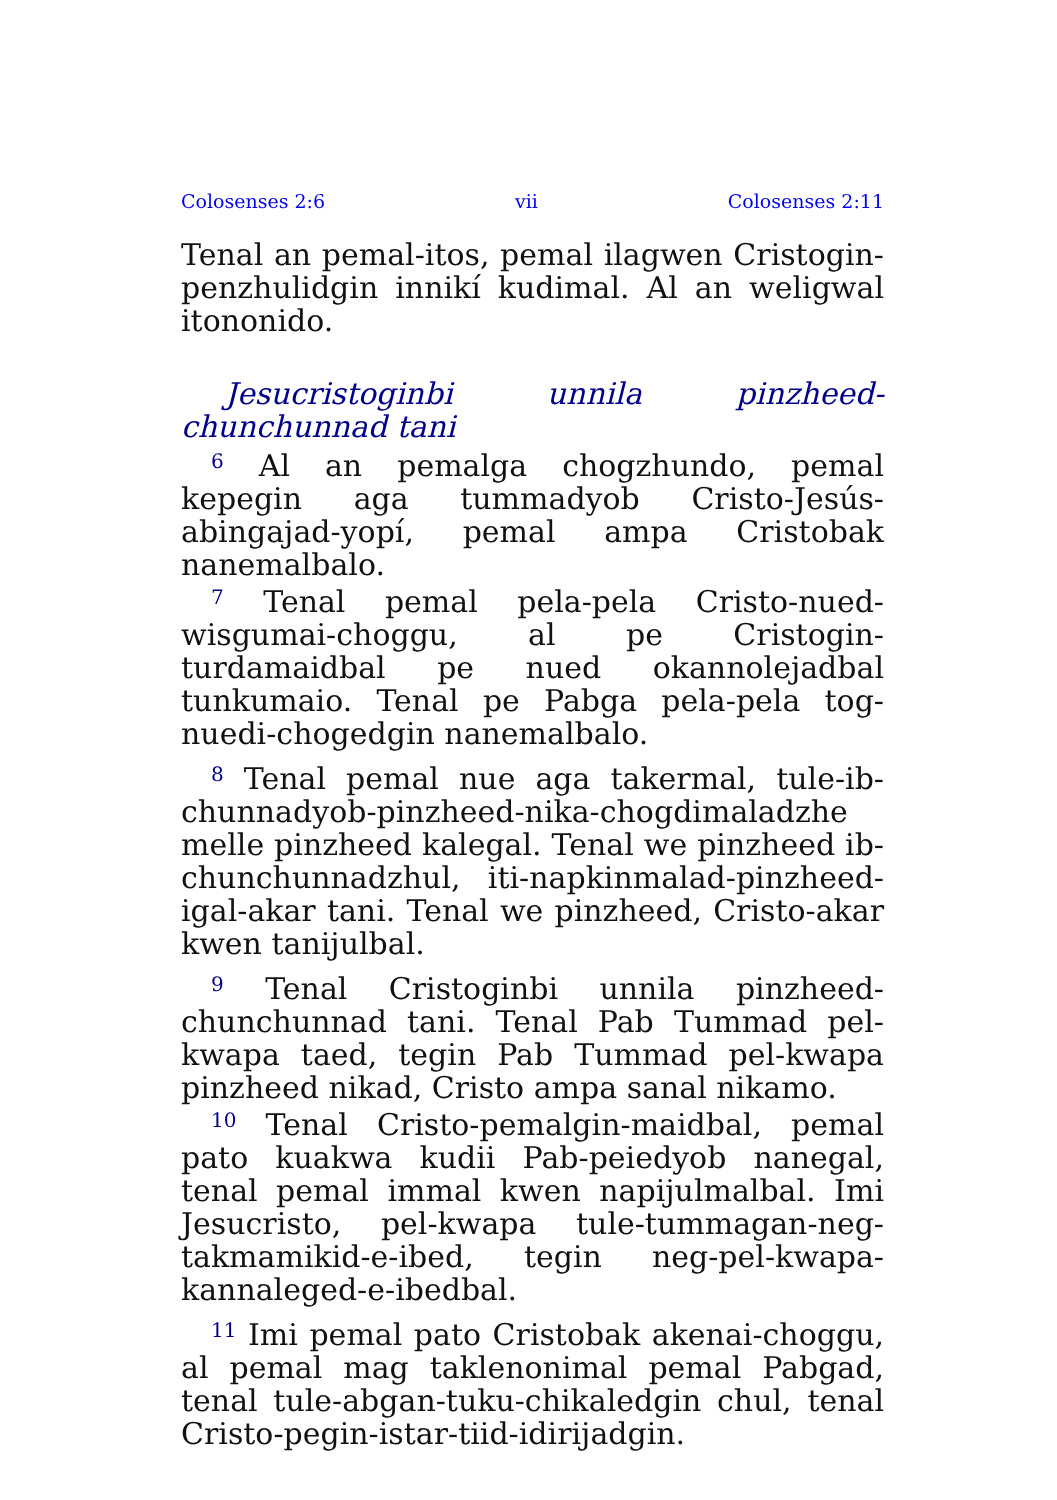Colosenses 2:6 vii Colosenses 2:11
Tenal an pemal-itos, pemal ilagwen Cristogin-penzhulidgin innikí kudimal. Al an weligwal itononido.
Jesucristoginbi unnila pinzheed-chunchunnad tani
<sup>6</sup> Al an pemalga chogzhundo, pemal kepegin aga tummadyob Cristo-Jesús-abingajad-yopí, pemal ampa Cristobak nanemalbalo.
<sup>7</sup> Tenal pemal pela-pela Cristo-nued-wisgumai-choggu, al pe Cristogin-turdamaidbal pe nued okannolejadbal tunkumaio. Tenal pe Pabga pela-pela tog-nuedi-chogedgin nanemalbalo.
<sup>8</sup> Tenal pemal nue aga takermal, tule-ib-chunnadyob-pinzheed-nika-chogdimaladzhe melle pinzheed kalegal. Tenal we pinzheed ib-chunchunnadzhul, iti-napkinmalad-pinzheed-igal-akar tani. Tenal we pinzheed, Cristo-akar kwen tanijulbal.
<sup>9</sup> Tenal Cristoginbi unnila pinzheed-chunchunnad tani. Tenal Pab Tummad pel-kwapa taed, tegin Pab Tummad pel-kwapa pinzheed nikad, Cristo ampa sanal nikamo.
<sup>10</sup> Tenal Cristo-pemalgin-maidbal, pemal pato kuakwa kudii Pab-peiedyob nanegal, tenal pemal immal kwen napijulmalbal. Imi Jesucristo, pel-kwapa tule-tummagan-neg-takmamikid-e-ibed, tegin neg-pel-kwapa-kannaleged-e-ibedbal.
<sup>11</sup> Imi pemal pato Cristobak akenai-choggu, al pemal mag taklenonimal pemal Pabgad, tenal tule-abgan-tuku-chikaledgin chul, tenal Cristo-pegin-istar-tiid-idirijadgin.